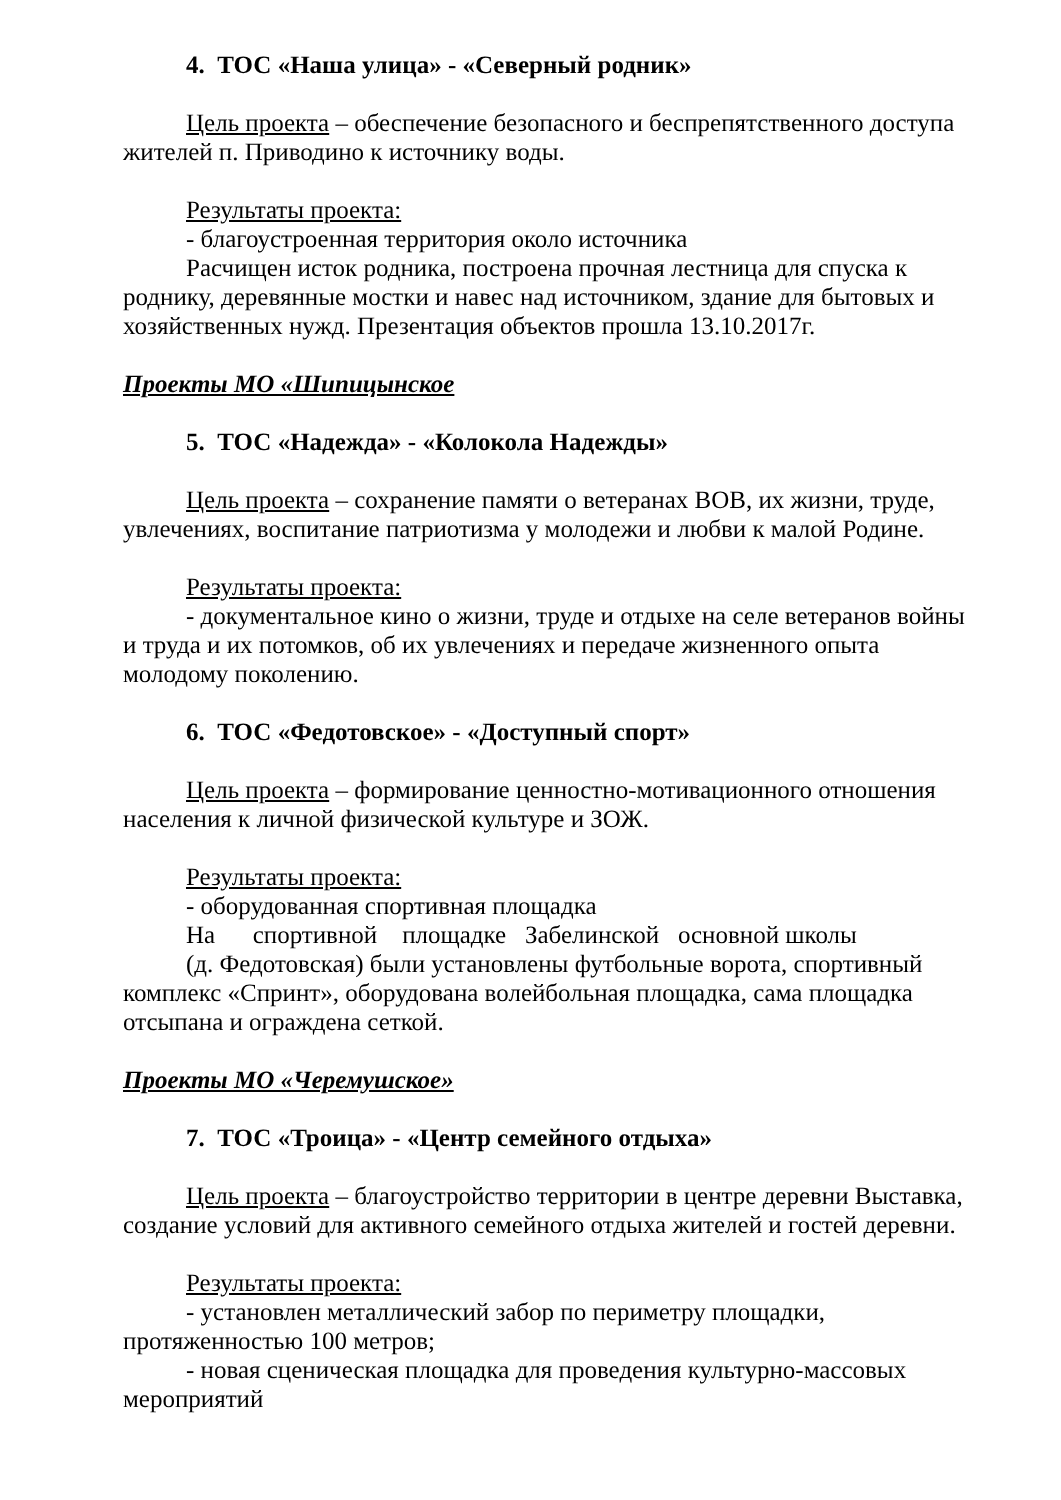4. ТОС «Наша улица» - «Северный родник»
Цель проекта – обеспечение безопасного и беспрепятственного доступа жителей п. Приводино к источнику воды.
Результаты проекта:
- благоустроенная территория около источника
Расчищен исток родника, построена прочная лестница для спуска к роднику, деревянные мостки и навес над источником, здание для бытовых и хозяйственных нужд. Презентация объектов прошла 13.10.2017г.
Проекты МО «Шипицынское
5. ТОС «Надежда» - «Колокола Надежды»
Цель проекта – сохранение памяти о ветеранах ВОВ, их жизни, труде, увлечениях, воспитание патриотизма у молодежи и любви к малой Родине.
Результаты проекта:
- документальное кино о жизни, труде и отдыхе на селе ветеранов войны и труда и их потомков, об их увлечениях и передаче жизненного опыта молодому поколению.
6. ТОС «Федотовское» - «Доступный спорт»
Цель проекта – формирование ценностно-мотивационного отношения населения к личной физической культуре и ЗОЖ.
Результаты проекта:
- оборудованная спортивная площадка
На спортивной площадке Забелинской основной школы
(д. Федотовская) были установлены футбольные ворота, спортивный комплекс «Спринт», оборудована волейбольная площадка, сама площадка отсыпана и ограждена сеткой.
Проекты МО «Черемушское»
7. ТОС «Троица» - «Центр семейного отдыха»
Цель проекта – благоустройство территории в центре деревни Выставка, создание условий для активного семейного отдыха жителей и гостей деревни.
Результаты проекта:
- установлен металлический забор по периметру площадки, протяженностью 100 метров;
- новая сценическая площадка для проведения культурно-массовых мероприятий